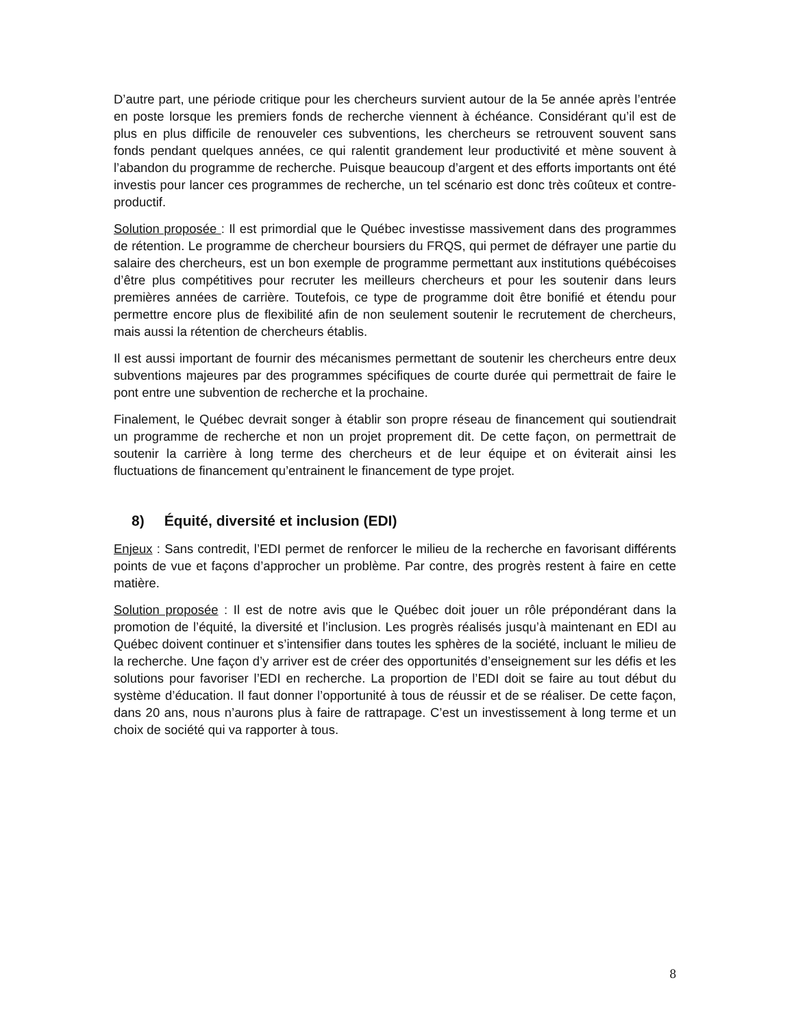D’autre part, une période critique pour les chercheurs survient autour de la 5e année après l’entrée en poste lorsque les premiers fonds de recherche viennent à échéance. Considérant qu’il est de plus en plus difficile de renouveler ces subventions, les chercheurs se retrouvent souvent sans fonds pendant quelques années, ce qui ralentit grandement leur productivité et mène souvent à l’abandon du programme de recherche. Puisque beaucoup d’argent et des efforts importants ont été investis pour lancer ces programmes de recherche, un tel scénario est donc très coûteux et contre-productif.
Solution proposée : Il est primordial que le Québec investisse massivement dans des programmes de rétention. Le programme de chercheur boursiers du FRQS, qui permet de défrayer une partie du salaire des chercheurs, est un bon exemple de programme permettant aux institutions québécoises d’être plus compétitives pour recruter les meilleurs chercheurs et pour les soutenir dans leurs premières années de carrière. Toutefois, ce type de programme doit être bonifié et étendu pour permettre encore plus de flexibilité afin de non seulement soutenir le recrutement de chercheurs, mais aussi la rétention de chercheurs établis.
Il est aussi important de fournir des mécanismes permettant de soutenir les chercheurs entre deux subventions majeures par des programmes spécifiques de courte durée qui permettrait de faire le pont entre une subvention de recherche et la prochaine.
Finalement, le Québec devrait songer à établir son propre réseau de financement qui soutiendrait un programme de recherche et non un projet proprement dit. De cette façon, on permettrait de soutenir la carrière à long terme des chercheurs et de leur équipe et on éviterait ainsi les fluctuations de financement qu’entrainent le financement de type projet.
8) Équité, diversité et inclusion (EDI)
Enjeux : Sans contredit, l’EDI permet de renforcer le milieu de la recherche en favorisant différents points de vue et façons d’approcher un problème. Par contre, des progrès restent à faire en cette matière.
Solution proposée : Il est de notre avis que le Québec doit jouer un rôle prépondérant dans la promotion de l’équité, la diversité et l’inclusion. Les progrès réalisés jusqu’à maintenant en EDI au Québec doivent continuer et s’intensifier dans toutes les sphères de la société, incluant le milieu de la recherche. Une façon d’y arriver est de créer des opportunités d’enseignement sur les défis et les solutions pour favoriser l’EDI en recherche. La proportion de l’EDI doit se faire au tout début du système d’éducation. Il faut donner l’opportunité à tous de réussir et de se réaliser. De cette façon, dans 20 ans, nous n’aurons plus à faire de rattrapage. C’est un investissement à long terme et un choix de société qui va rapporter à tous.
8